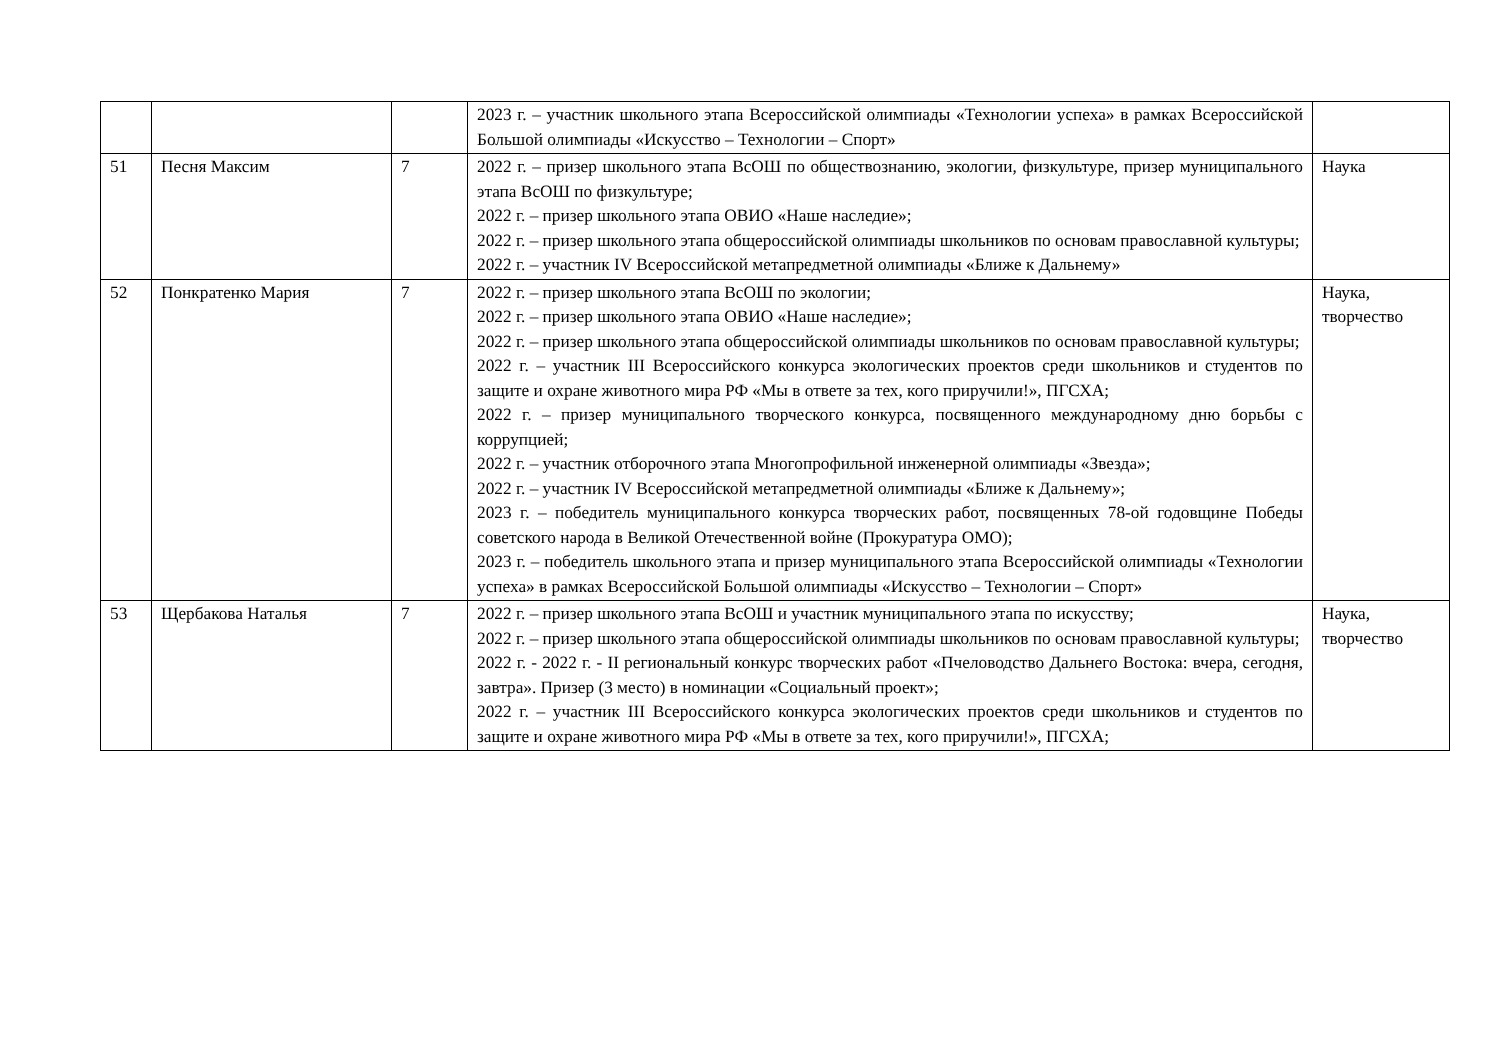| | | | 2023 г. – участник школьного этапа Всероссийской олимпиады «Технологии успеха» в рамках Всероссийской Большой олимпиады «Искусство – Технологии – Спорт» | |
| 51 | Песня Максим | 7 | 2022 г. – призер школьного этапа ВсОШ по обществознанию, экологии, физкультуре, призер муниципального этапа ВсОШ по физкультуре; 2022 г. – призер школьного этапа ОВИО «Наше наследие»; 2022 г. – призер школьного этапа общероссийской олимпиады школьников по основам православной культуры; 2022 г. – участник IV Всероссийской метапредметной олимпиады «Ближе к Дальнему» | Наука |
| 52 | Понкратенко Мария | 7 | 2022 г. – призер школьного этапа ВсОШ по экологии; 2022 г. – призер школьного этапа ОВИО «Наше наследие»; 2022 г. – призер школьного этапа общероссийской олимпиады школьников по основам православной культуры; 2022 г. – участник III Всероссийского конкурса экологических проектов среди школьников и студентов по защите и охране животного мира РФ «Мы в ответе за тех, кого приручили!», ПГСХА; 2022 г. – призер муниципального творческого конкурса, посвященного международному дню борьбы с коррупцией; 2022 г. – участник отборочного этапа Многопрофильной инженерной олимпиады «Звезда»; 2022 г. – участник IV Всероссийской метапредметной олимпиады «Ближе к Дальнему»; 2023 г. – победитель муниципального конкурса творческих работ, посвященных 78-ой годовщине Победы советского народа в Великой Отечественной войне (Прокуратура ОМО); 2023 г. – победитель школьного этапа и призер муниципального этапа Всероссийской олимпиады «Технологии успеха» в рамках Всероссийской Большой олимпиады «Искусство – Технологии – Спорт» | Наука, творчество |
| 53 | Щербакова Наталья | 7 | 2022 г. – призер школьного этапа ВсОШ и участник муниципального этапа по искусству; 2022 г. – призер школьного этапа общероссийской олимпиады школьников по основам православной культуры; 2022 г. - 2022 г. - II региональный конкурс творческих работ «Пчеловодство Дальнего Востока: вчера, сегодня, завтра». Призер (3 место) в номинации «Социальный проект»; 2022 г. – участник III Всероссийского конкурса экологических проектов среди школьников и студентов по защите и охране животного мира РФ «Мы в ответе за тех, кого приручили!», ПГСХА; | Наука, творчество |